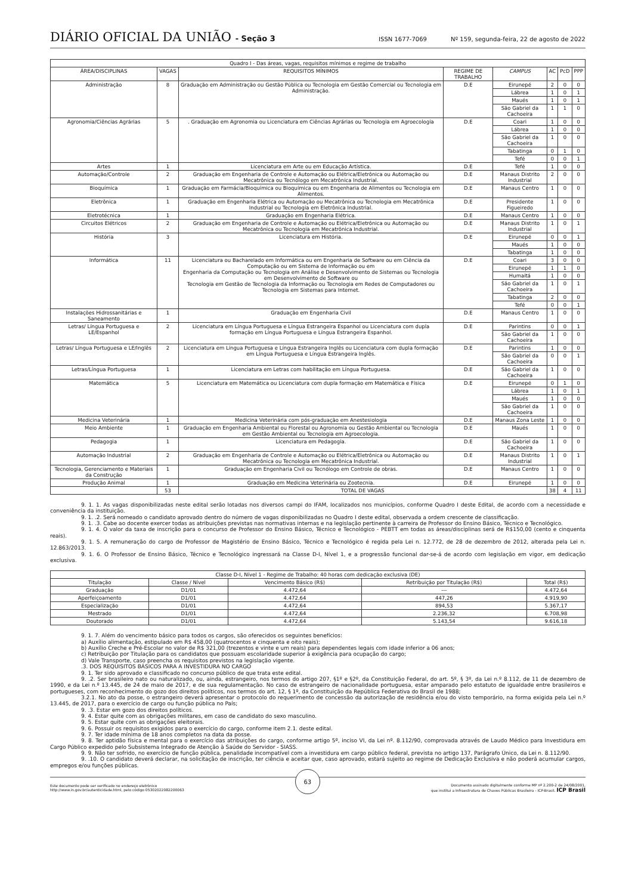DIÁRIO OFICIAL DA UNIÃO - Seção 3
ISSN 1677-7069 Nº 159, segunda-feira, 22 de agosto de 2022
| Quadro I - Das áreas, vagas, requisitos mínimos e regime de trabalho | | | | | | | |
| --- | --- | --- | --- | --- | --- | --- | --- |
| ÁREA/DISCIPLINAS | VAGAS | REQUISITOS MÍNIMOS | REGIME DE TRABALHO | CAMPUS | AC | PcD | PPP |
| Administração | 8 | Graduação em Administração ou Gestão Pública ou Tecnologia em Gestão Comercial ou Tecnologia em Administração. | D.E | Eirunepé | 2 | 0 | 0 |
| | | | | Lábrea | 1 | 0 | 1 |
| | | | | Maués | 1 | 0 | 1 |
| | | | | São Gabriel da Cachoeira | 1 | 1 | 0 |
| Agronomia/Ciências Agrárias | 5 | . Graduação em Agronomia ou Licenciatura em Ciências Agrárias ou Tecnologia em Agroecologia | D.E | Coari | 1 | 0 | 0 |
| | | | | Lábrea | 1 | 0 | 0 |
| | | | | São Gabriel da Cachoeira | 1 | 0 | 0 |
| | | | | Tabatinga | 0 | 1 | 0 |
| | | | | Tefé | 0 | 0 | 1 |
| Artes | 1 | Licenciatura em Arte ou em Educação Artística. | D.E | Tefé | 1 | 0 | 0 |
| Automação/Controle | 2 | Graduação em Engenharia de Controle e Automação ou Elétrica/Eletrônica ou Automação ou Mecatrônica ou Tecnólogo em Mecatrônica Industrial. | D.E | Manaus Distrito Industrial | 2 | 0 | 0 |
| Bioquímica | 1 | Graduação em Farmácia/Bioquímica ou Bioquímica ou em Engenharia de Alimentos ou Tecnologia em Alimentos. | D.E | Manaus Centro | 1 | 0 | 0 |
| Eletrônica | 1 | Graduação em Engenharia Elétrica ou Automação ou Mecatrônica ou Tecnologia em Mecatrônica Industrial ou Tecnologia em Eletrônica Industrial. | D.E | Presidente Figueiredo | 1 | 0 | 0 |
| Eletrotécnica | 1 | Graduação em Engenharia Elétrica. | D.E | Manaus Centro | 1 | 0 | 0 |
| Circuitos Elétricos | 2 | Graduação em Engenharia de Controle e Automação ou Elétrica/Eletrônica ou Automação ou Mecatrônica ou Tecnologia em Mecatrônica Industrial. | D.E | Manaus Distrito Industrial | 1 | 0 | 1 |
| História | 3 | Licenciatura em História. | D.E | Eirunepé | 0 | 0 | 1 |
| | | | | Maués | 1 | 0 | 0 |
| | | | | Tabatinga | 1 | 0 | 0 |
| Informática | 11 | Licenciatura ou Bacharelado em Informática ou em Engenharia de Software ou em Ciência da Computação ou em Sistema de Informação ou em Engenharia da Computação ou Tecnologia em Análise e Desenvolvimento de Sistemas ou Tecnologia em Desenvolvimento de Software ou Tecnologia em Gestão de Tecnologia da Informação ou Tecnologia em Redes de Computadores ou Tecnologia em Sistemas para Internet. | D.E | Coari | 3 | 0 | 0 |
| | | | | Eirunepé | 1 | 1 | 0 |
| | | | | Humaitá | 1 | 0 | 0 |
| | | | | São Gabriel da Cachoeira | 1 | 0 | 1 |
| | | | | Tabatinga | 2 | 0 | 0 |
| | | | | Tefé | 0 | 0 | 1 |
| Instalações Hidrossanitárias e Saneamento | 1 | Graduação em Engenharia Civil | D.E | Manaus Centro | 1 | 0 | 0 |
| Letras/ Língua Portuguesa e LE/Espanhol | 2 | Licenciatura em Língua Portuguesa e Língua Estrangeira Espanhol ou Licenciatura com dupla formação em Língua Portuguesa e Língua Estrangeira Espanhol. | D.E | Parintins | 0 | 0 | 1 |
| | | | | São Gabriel da Cachoeira | 1 | 0 | 0 |
| Letras/ Língua Portuguesa e LE/Inglês | 2 | Licenciatura em Língua Portuguesa e Língua Estrangeira Inglês ou Licenciatura com dupla formação em Língua Portuguesa e Língua Estrangeira Inglês. | D.E | Parintins | 1 | 0 | 0 |
| | | | | São Gabriel da Cachoeira | 0 | 0 | 1 |
| Letras/Língua Portuguesa | 1 | Licenciatura em Letras com habilitação em Língua Portuguesa. | D.E | São Gabriel da Cachoeira | 1 | 0 | 0 |
| Matemática | 5 | Licenciatura em Matemática ou Licenciatura com dupla formação em Matemática e Física | D.E | Eirunepé | 0 | 1 | 0 |
| | | | | Lábrea | 1 | 0 | 1 |
| | | | | Maués | 1 | 0 | 0 |
| | | | | São Gabriel da Cachoeira | 1 | 0 | 0 |
| Medicina Veterinária | 1 | Medicina Veterinária com pós-graduação em Anestesiologia | D.E | Manaus Zona Leste | 1 | 0 | 0 |
| Meio Ambiente | 1 | Graduação em Engenharia Ambiental ou Florestal ou Agronomia ou Gestão Ambiental ou Tecnologia em Gestão Ambiental ou Tecnologia em Agroecologia. | D.E | Maués | 1 | 0 | 0 |
| Pedagogia | 1 | Licenciatura em Pedagogia. | D.E | São Gabriel da Cachoeira | 1 | 0 | 0 |
| Automação Industrial | 2 | Graduação em Engenharia de Controle e Automação ou Elétrica/Eletrônica ou Automação ou Mecatrônica ou Tecnologia em Mecatrônica Industrial. | D.E | Manaus Distrito Industrial | 1 | 0 | 1 |
| Tecnologia, Gerenciamento e Materiais da Construção | 1 | Graduação em Engenharia Civil ou Tecnólogo em Controle de obras. | D.E | Manaus Centro | 1 | 0 | 0 |
| Produção Animal | 1 | Graduação em Medicina Veterinária ou Zootecnia. | D.E | Eirunepé | 1 | 0 | 0 |
| | 53 | TOTAL DE VAGAS | | | 38 | 4 | 11 |
9. 1. 1. As vagas disponibilizadas neste edital serão lotadas nos diversos campi do IFAM, localizados nos municípios, conforme Quadro I deste Edital, de acordo com a necessidade e conveniência da instituição.
9. 1. .2. Será nomeado o candidato aprovado dentro do número de vagas disponibilizadas no Quadro I deste edital, observada a ordem crescente de classificação.
9. 1. .3. Cabe ao docente exercer todas as atribuições previstas nas normativas internas e na legislação pertinente à carreira de Professor do Ensino Básico, Técnico e Tecnológico.
9. 1. 4. O valor da taxa de inscrição para o concurso de Professor do Ensino Básico, Técnico e Tecnológico - PEBTT em todas as áreas/disciplinas será de R$150,00 (cento e cinquenta reais).
9. 1. 5. A remuneração do cargo de Professor de Magistério de Ensino Básico, Técnico e Tecnológico é regida pela Lei n. 12.772, de 28 de dezembro de 2012, alterada pela Lei n. 12.863/2013.
9. 1. 6. O Professor de Ensino Básico, Técnico e Tecnológico ingressará na Classe D-I, Nível 1, e a progressão funcional dar-se-á de acordo com legislação em vigor, em dedicação exclusiva.
| Classe D-I, Nível 1 - Regime de Trabalho: 40 horas com dedicação exclusiva (DE) | | | | |
| --- | --- | --- | --- | --- |
| Titulação | Classe / Nível | Vencimento Básico (R$) | Retribuição por Titulação (R$) | Total (R$) |
| Graduação | D1/01 | 4.472,64 | --- | 4.472,64 |
| Aperfeiçoamento | D1/01 | 4.472,64 | 447,26 | 4.919,90 |
| Especialização | D1/01 | 4.472,64 | 894,53 | 5.367,17 |
| Mestrado | D1/01 | 4.472,64 | 2.236,32 | 6.708,98 |
| Doutorado | D1/01 | 4.472,64 | 5.143,54 | 9.616,18 |
9. 1. 7. Além do vencimento básico para todos os cargos, são oferecidos os seguintes benefícios:
a) Auxílio alimentação, estipulado em R$ 458,00 (quatrocentos e cinquenta e oito reais);
b) Auxílio Creche e Pré-Escolar no valor de R$ 321,00 (trezentos e vinte e um reais) para dependentes legais com idade inferior a 06 anos;
c) Retribuição por Titulação para os candidatos que possuam escolaridade superior à exigência para ocupação do cargo;
d) Vale Transporte, caso preencha os requisitos previstos na legislação vigente.
.3. DOS REQUISITOS BÁSICOS PARA A INVESTIDURA NO CARGO
9. 1. Ter sido aprovado e classificado no concurso público de que trata este edital.
9. .2. Ser brasileiro nato ou naturalizado, ou, ainda, estrangeiro, nos termos do artigo 207, §1º e §2º, da Constituição Federal, do art. 5º, § 3º, da Lei n.º 8.112, de 11 de dezembro de 1990, e da Lei n.º 13.445, de 24 de maio de 2017, e de sua regulamentação. No caso de estrangeiro de nacionalidade portuguesa, estar amparado pelo estatuto de igualdade entre brasileiros e portugueses, com reconhecimento do gozo dos direitos políticos, nos termos do art. 12, § 1º, da Constituição da República Federativa do Brasil de 1988;
3.2.1. No ato da posse, o estrangeiro deverá apresentar o protocolo do requerimento de concessão da autorização de residência e/ou do visto temporário, na forma exigida pela Lei n.º 13.445, de 2017, para o exercício de cargo ou função pública no País;
9. .3. Estar em gozo dos direitos políticos.
9. 4. Estar quite com as obrigações militares, em caso de candidato do sexo masculino.
9. 5. Estar quite com as obrigações eleitorais.
9. 6. Possuir os requisitos exigidos para o exercício do cargo, conforme item 2.1. deste edital.
9. 7. Ter idade mínima de 18 anos completos na data da posse.
9. 8. Ter aptidão física e mental para o exercício das atribuições do cargo, conforme artigo 5º, inciso VI, da Lei nº. 8.112/90, comprovada através de Laudo Médico para Investidura em Cargo Público expedido pelo Subsistema Integrado de Atenção à Saúde do Servidor - SIASS.
9. 9. Não ter sofrido, no exercício de função pública, penalidade incompatível com a investidura em cargo público federal, prevista no artigo 137, Parágrafo Único, da Lei n. 8.112/90.
9. .10. O candidato deverá declarar, na solicitação de inscrição, ter ciência e aceitar que, caso aprovado, estará sujeito ao regime de Dedicação Exclusiva e não poderá acumular cargos, empregos e/ou funções públicas.
Este documento pode ser verificado no endereço eletrônico
http://www.in.gov.br/autenticidade.html, pelo código 05302022082200063
63
Documento assinado digitalmente conforme MP nº 2.200-2 de 24/08/2001,
que institui a Infraestrutura de Chaves Públicas Brasileira - ICP-Brasil. ICP Brasil